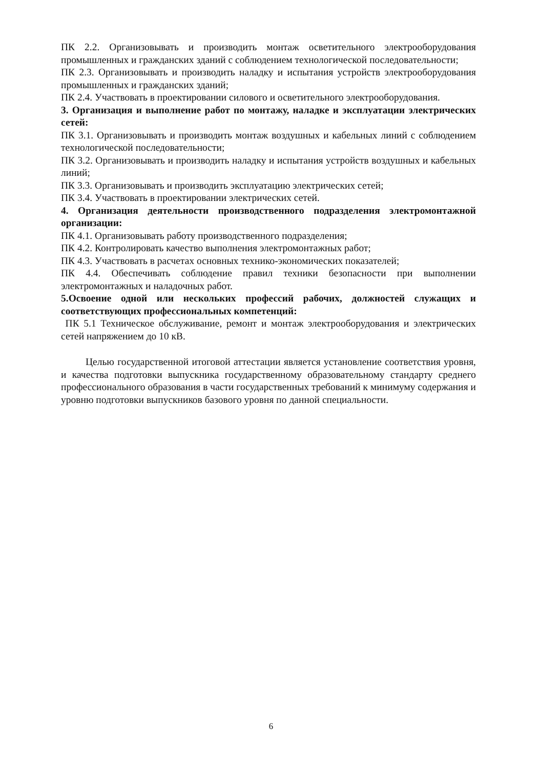ПК 2.2. Организовывать и производить монтаж осветительного электрооборудования промышленных и гражданских зданий с соблюдением технологической последовательности;
ПК 2.3. Организовывать и производить наладку и испытания устройств электрооборудования промышленных и гражданских зданий;
ПК 2.4. Участвовать в проектировании силового и осветительного электрооборудования.
3. Организация и выполнение работ по монтажу, наладке и эксплуатации электрических сетей:
ПК 3.1. Организовывать и производить монтаж воздушных и кабельных линий с соблюдением технологической последовательности;
ПК 3.2. Организовывать и производить наладку и испытания устройств воздушных и кабельных линий;
ПК 3.3. Организовывать и производить эксплуатацию электрических сетей;
ПК 3.4. Участвовать в проектировании электрических сетей.
4. Организация деятельности производственного подразделения электромонтажной организации:
ПК 4.1. Организовывать работу производственного подразделения;
ПК 4.2. Контролировать качество выполнения электромонтажных работ;
ПК 4.3. Участвовать в расчетах основных технико-экономических показателей;
ПК 4.4. Обеспечивать соблюдение правил техники безопасности при выполнении электромонтажных и наладочных работ.
5.Освоение одной или нескольких профессий рабочих, должностей служащих и соответствующих профессиональных компетенций:
ПК 5.1 Техническое обслуживание, ремонт и монтаж электрооборудования и электрических сетей напряжением до 10 кВ.
Целью государственной итоговой аттестации является установление соответствия уровня, и качества подготовки выпускника государственному образовательному стандарту среднего профессионального образования в части государственных требований к минимуму содержания и уровню подготовки выпускников базового уровня по данной специальности.
6